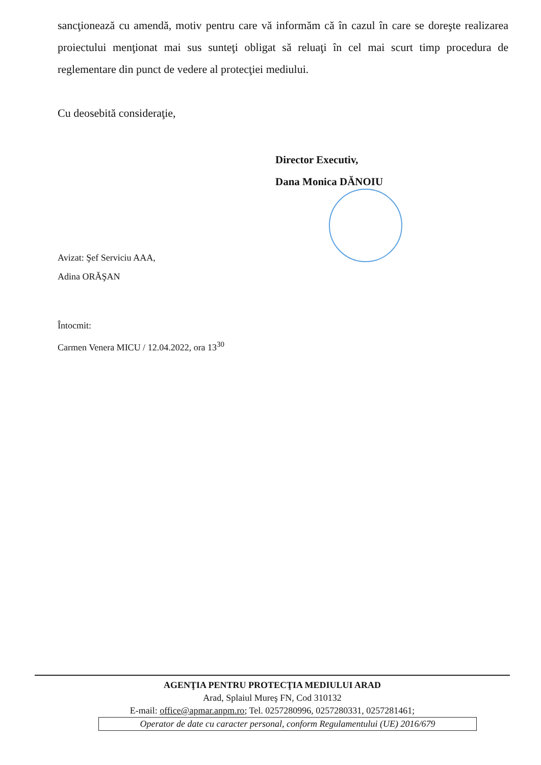sancţionează cu amendă, motiv pentru care vă informăm că în cazul în care se doreşte realizarea proiectului menţionat mai sus sunteţi obligat să reluaţi în cel mai scurt timp procedura de reglementare din punct de vedere al protecţiei mediului.
Cu deosebită consideraţie,
Director Executiv,
Dana Monica DĂNOIU
Avizat: Şef Serviciu AAA,
Adina ORĂŞAN
Întocmit:
Carmen Venera MICU / 12.04.2022, ora 13<sup>30</sup>
AGENŢIA PENTRU PROTECŢIA MEDIULUI ARAD
Arad, Splaiul Mureş FN, Cod 310132
E-mail: office@apmar.anpm.ro; Tel. 0257280996, 0257280331, 0257281461;
Operator de date cu caracter personal, conform Regulamentului (UE) 2016/679